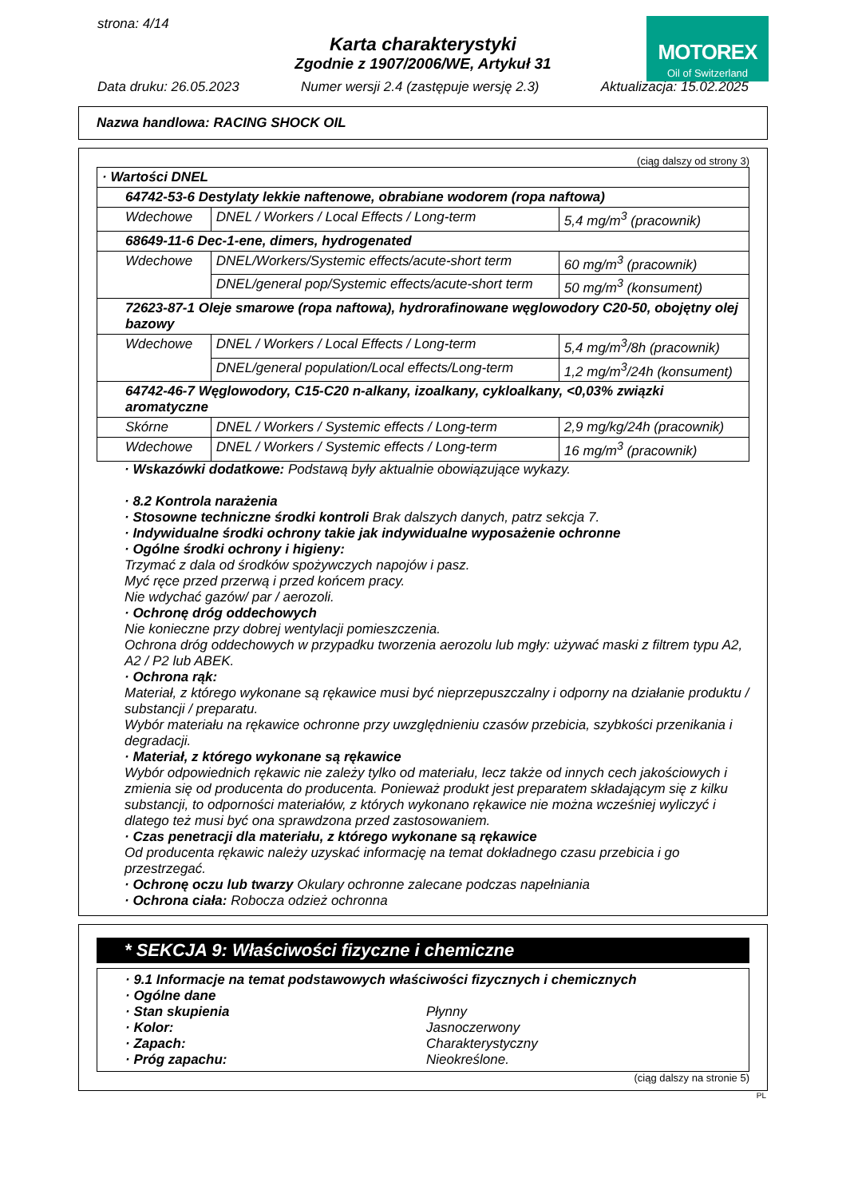strona: 4/14
MOTOREX
Oil of Switzerland
Karta charakterystyki
Zgodnie z 1907/2006/WE, Artykuł 31
Data druku: 26.05.2023 Numer wersji 2.4 (zastępuje wersję 2.3) Aktualizacja: 15.02.2025
Nazwa handlowa: RACING SHOCK OIL
(ciąg dalszy od strony 3)
| · Wartości DNEL | | |
| 64742-53-6 Destylaty lekkie naftenowe, obrabiane wodorem (ropa naftowa) | | |
| Wdechowe | DNEL / Workers / Local Effects / Long-term | 5,4 mg/m<sup>3</sup> (pracownik) |
| 68649-11-6 Dec-1-ene, dimers, hydrogenated | | |
| Wdechowe | DNEL/Workers/Systemic effects/acute-short term | 60 mg/m<sup>3</sup> (pracownik) |
| | DNEL/general pop/Systemic effects/acute-short term | 50 mg/m<sup>3</sup> (konsument) |
| 72623-87-1 Oleje smarowe (ropa naftowa), hydrorafinowane węglowodory C20-50, obojętny olej bazowy | | |
| Wdechowe | DNEL / Workers / Local Effects / Long-term | 5,4 mg/m<sup>3</sup>/8h (pracownik) |
| | DNEL/general population/Local effects/Long-term | 1,2 mg/m<sup>3</sup>/24h (konsument) |
| 64742-46-7 Węglowodory, C15-C20 n-alkany, izoalkany, cykloalkany, <0,03% związki aromatyczne | | |
| Skórne | DNEL / Workers / Systemic effects / Long-term | 2,9 mg/kg/24h (pracownik) |
| Wdechowe | DNEL / Workers / Systemic effects / Long-term | 16 mg/m<sup>3</sup> (pracownik) |
· Wskazówki dodatkowe: Podstawą były aktualnie obowiązujące wykazy.
· 8.2 Kontrola narażenia
· Stosowne techniczne środki kontroli Brak dalszych danych, patrz sekcja 7.
· Indywidualne środki ochrony takie jak indywidualne wyposażenie ochronne
· Ogólne środki ochrony i higieny:
Trzymać z dala od środków spożywczych napojów i pasz.
Myć ręce przed przerwą i przed końcem pracy.
Nie wdychać gazów/ par / aerozoli.
· Ochronę dróg oddechowych
Nie konieczne przy dobrej wentylacji pomieszczenia.
Ochrona dróg oddechowych w przypadku tworzenia aerozolu lub mgły: używać maski z filtrem typu A2, A2 / P2 lub ABEK.
· Ochrona rąk:
Materiał, z którego wykonane są rękawice musi być nieprzepuszczalny i odporny na działanie produktu / substancji / preparatu.
Wybór materiału na rękawice ochronne przy uwzględnieniu czasów przebicia, szybkości przenikania i degradacji.
· Materiał, z którego wykonane są rękawice
Wybór odpowiednich rękawic nie zależy tylko od materiału, lecz także od innych cech jakościowych i zmienia się od producenta do producenta. Ponieważ produkt jest preparatem składającym się z kilku substancji, to odporności materiałów, z których wykonano rękawice nie można wcześniej wyliczyć i dlatego też musi być ona sprawdzona przed zastosowaniem.
· Czas penetracji dla materiału, z którego wykonane są rękawice
Od producenta rękawic należy uzyskać informację na temat dokładnego czasu przebicia i go przestrzegać.
· Ochronę oczu lub twarzy Okulary ochronne zalecane podczas napełniania
· Ochrona ciała: Robocza odzież ochronna
* SEKCJA 9: Właściwości fizyczne i chemiczne
· 9.1 Informacje na temat podstawowych właściwości fizycznych i chemicznych
· Ogólne dane
· Stan skupienia Płynny
· Kolor: Jasnoczerwony
· Zapach: Charakterystyczny
· Próg zapachu: Nieokreślone.
(ciąg dalszy na stronie 5)
PL